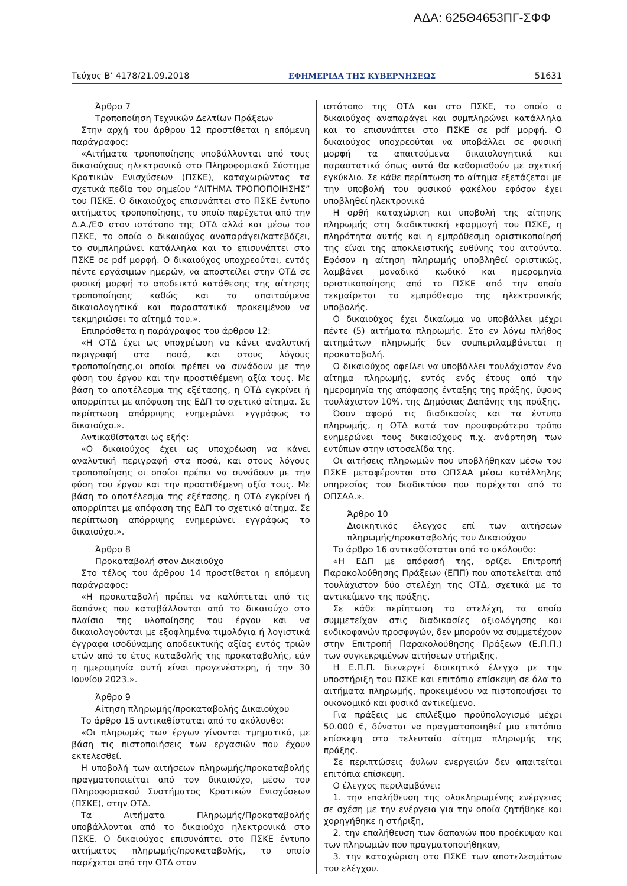ΑΔΑ: 625Θ4653ΠΓ-ΣΦΦ
Τεύχος Β’ 4178/21.09.2018 ΕΦΗΜΕΡΙΔΑ ΤΗΣ ΚΥΒΕΡΝΗΣΕΩΣ 51631
Άρθρο 7
Τροποποίηση Τεχνικών Δελτίων Πράξεων
Στην αρχή του άρθρου 12 προστίθεται η επόμενη παράγραφος:
«Αιτήματα τροποποίησης υποβάλλονται από τους δικαιούχους ηλεκτρονικά στο Πληροφοριακό Σύστημα Κρατικών Ενισχύσεων (ΠΣΚΕ), καταχωρώντας τα σχετικά πεδία του σημείου ”ΑΙΤΗΜΑ ΤΡΟΠΟΠΟΙΗΣΗΣ” του ΠΣΚΕ. Ο δικαιούχος επισυνάπτει στο ΠΣΚΕ έντυπο αιτήματος τροποποίησης, το οποίο παρέχεται από την Δ.Α./ΕΦ στον ιστότοπο της ΟΤΔ αλλά και μέσω του ΠΣΚΕ, το οποίο ο δικαιούχος αναπαράγει/κατεβάζει, το συμπληρώνει κατάλληλα και το επισυνάπτει στο ΠΣΚΕ σε pdf μορφή. Ο δικαιούχος υποχρεούται, εντός πέντε εργάσιμων ημερών, να αποστείλει στην ΟΤΔ σε φυσική μορφή το αποδεικτό κατάθεσης της αίτησης τροποποίησης καθώς και τα απαιτούμενα δικαιολογητικά και παραστατικά προκειμένου να τεκμηριώσει το αίτημά του.».
Επιπρόσθετα η παράγραφος του άρθρου 12:
«Η ΟΤΔ έχει ως υποχρέωση να κάνει αναλυτική περιγραφή στα ποσά, και στους λόγους τροποποίησης,οι οποίοι πρέπει να συνάδουν με την φύση του έργου και την προστιθέμενη αξία τους. Με βάση το αποτέλεσμα της εξέτασης, η ΟΤΔ εγκρίνει ή απορρίπτει με απόφαση της ΕΔΠ το σχετικό αίτημα. Σε περίπτωση απόρριψης ενημερώνει εγγράφως το δικαιούχο.».
Αντικαθίσταται ως εξής:
«Ο δικαιούχος έχει ως υποχρέωση να κάνει αναλυτική περιγραφή στα ποσά, και στους λόγους τροποποίησης οι οποίοι πρέπει να συνάδουν με την φύση του έργου και την προστιθέμενη αξία τους. Με βάση το αποτέλεσμα της εξέτασης, η ΟΤΔ εγκρίνει ή απορρίπτει με απόφαση της ΕΔΠ το σχετικό αίτημα. Σε περίπτωση απόρριψης ενημερώνει εγγράφως το δικαιούχο.».
Άρθρο 8
Προκαταβολή στον Δικαιούχο
Στο τέλος του άρθρου 14 προστίθεται η επόμενη παράγραφος:
«Η προκαταβολή πρέπει να καλύπτεται από τις δαπάνες που καταβάλλονται από το δικαιούχο στο πλαίσιο της υλοποίησης του έργου και να δικαιολογούνται με εξοφλημένα τιμολόγια ή λογιστικά έγγραφα ισοδύναμης αποδεικτικής αξίας εντός τριών ετών από το έτος καταβολής της προκαταβολής, εάν η ημερομηνία αυτή είναι προγενέστερη, ή την 30 Ιουνίου 2023.».
Άρθρο 9
Αίτηση πληρωμής/προκαταβολής Δικαιούχου
Το άρθρο 15 αντικαθίσταται από το ακόλουθο:
«Οι πληρωμές των έργων γίνονται τμηματικά, με βάση τις πιστοποιήσεις των εργασιών που έχουν εκτελεσθεί.
Η υποβολή των αιτήσεων πληρωμής/προκαταβολής πραγματοποιείται από τον δικαιούχο, μέσω του Πληροφοριακού Συστήματος Κρατικών Ενισχύσεων (ΠΣΚΕ), στην ΟΤΔ.
Τα Αιτήματα Πληρωμής/Προκαταβολής υποβάλλονται από το δικαιούχο ηλεκτρονικά στο ΠΣΚΕ. Ο δικαιούχος επισυνάπτει στο ΠΣΚΕ έντυπο αιτήματος πληρωμής/προκαταβολής, το οποίο παρέχεται από την ΟΤΔ στον
ιστότοπο της ΟΤΔ και στο ΠΣΚΕ, το οποίο ο δικαιούχος αναπαράγει και συμπληρώνει κατάλληλα και το επισυνάπτει στο ΠΣΚΕ σε pdf μορφή. Ο δικαιούχος υποχρεούται να υποβάλλει σε φυσική μορφή τα απαιτούμενα δικαιολογητικά και παραστατικά όπως αυτά θα καθορισθούν με σχετική εγκύκλιο. Σε κάθε περίπτωση το αίτημα εξετάζεται με την υποβολή του φυσικού φακέλου εφόσον έχει υποβληθεί ηλεκτρονικά
Η ορθή καταχώριση και υποβολή της αίτησης πληρωμής στη διαδικτυακή εφαρμογή του ΠΣΚΕ, η πληρότητα αυτής και η εμπρόθεσμη οριστικοποίησή της είναι της αποκλειστικής ευθύνης του αιτούντα. Εφόσον η αίτηση πληρωμής υποβληθεί οριστικώς, λαμβάνει μοναδικό κωδικό και ημερομηνία οριστικοποίησης από το ΠΣΚΕ από την οποία τεκμαίρεται το εμπρόθεσμο της ηλεκτρονικής υποβολής.
Ο δικαιούχος έχει δικαίωμα να υποβάλλει μέχρι πέντε (5) αιτήματα πληρωμής. Στο εν λόγω πλήθος αιτημάτων πληρωμής δεν συμπεριλαμβάνεται η προκαταβολή.
Ο δικαιούχος οφείλει να υποβάλλει τουλάχιστον ένα αίτημα πληρωμής, εντός ενός έτους από την ημερομηνία της απόφασης ένταξης της πράξης, ύψους τουλάχιστον 10%, της Δημόσιας Δαπάνης της πράξης.
Όσον αφορά τις διαδικασίες και τα έντυπα πληρωμής, η ΟΤΔ κατά τον προσφορότερο τρόπο ενημερώνει τους δικαιούχους π.χ. ανάρτηση των εντύπων στην ιστοσελίδα της.
Οι αιτήσεις πληρωμών που υποβλήθηκαν μέσω του ΠΣΚΕ μεταφέρονται στο ΟΠΣΑΑ μέσω κατάλληλης υπηρεσίας του διαδικτύου που παρέχεται από το ΟΠΣΑΑ.».
Άρθρο 10
Διοικητικός έλεγχος επί των αιτήσεων πληρωμής/προκαταβολής του Δικαιούχου
Το άρθρο 16 αντικαθίσταται από το ακόλουθο:
«Η ΕΔΠ με απόφασή της, ορίζει Επιτροπή Παρακολούθησης Πράξεων (ΕΠΠ) που αποτελείται από τουλάχιστον δύο στελέχη της ΟΤΔ, σχετικά με το αντικείμενο της πράξης.
Σε κάθε περίπτωση τα στελέχη, τα οποία συμμετείχαν στις διαδικασίες αξιολόγησης και ενδικοφανών προσφυγών, δεν μπορούν να συμμετέχουν στην Επιτροπή Παρακολούθησης Πράξεων (Ε.Π.Π.) των συγκεκριμένων αιτήσεων στήριξης.
Η Ε.Π.Π. διενεργεί διοικητικό έλεγχο με την υποστήριξη του ΠΣΚΕ και επιτόπια επίσκεψη σε όλα τα αιτήματα πληρωμής, προκειμένου να πιστοποιήσει το οικονομικό και φυσικό αντικείμενο.
Για πράξεις με επιλέξιμο προϋπολογισμό μέχρι 50.000 €, δύναται να πραγματοποιηθεί μια επιτόπια επίσκεψη στο τελευταίο αίτημα πληρωμής της πράξης.
Σε περιπτώσεις άυλων ενεργειών δεν απαιτείται επιτόπια επίσκεψη.
Ο έλεγχος περιλαμβάνει:
1. την επαλήθευση της ολοκληρωμένης ενέργειας σε σχέση με την ενέργεια για την οποία ζητήθηκε και χορηγήθηκε η στήριξη,
2. την επαλήθευση των δαπανών που προέκυψαν και των πληρωμών που πραγματοποιήθηκαν,
3. την καταχώριση στο ΠΣΚΕ των αποτελεσμάτων του ελέγχου.